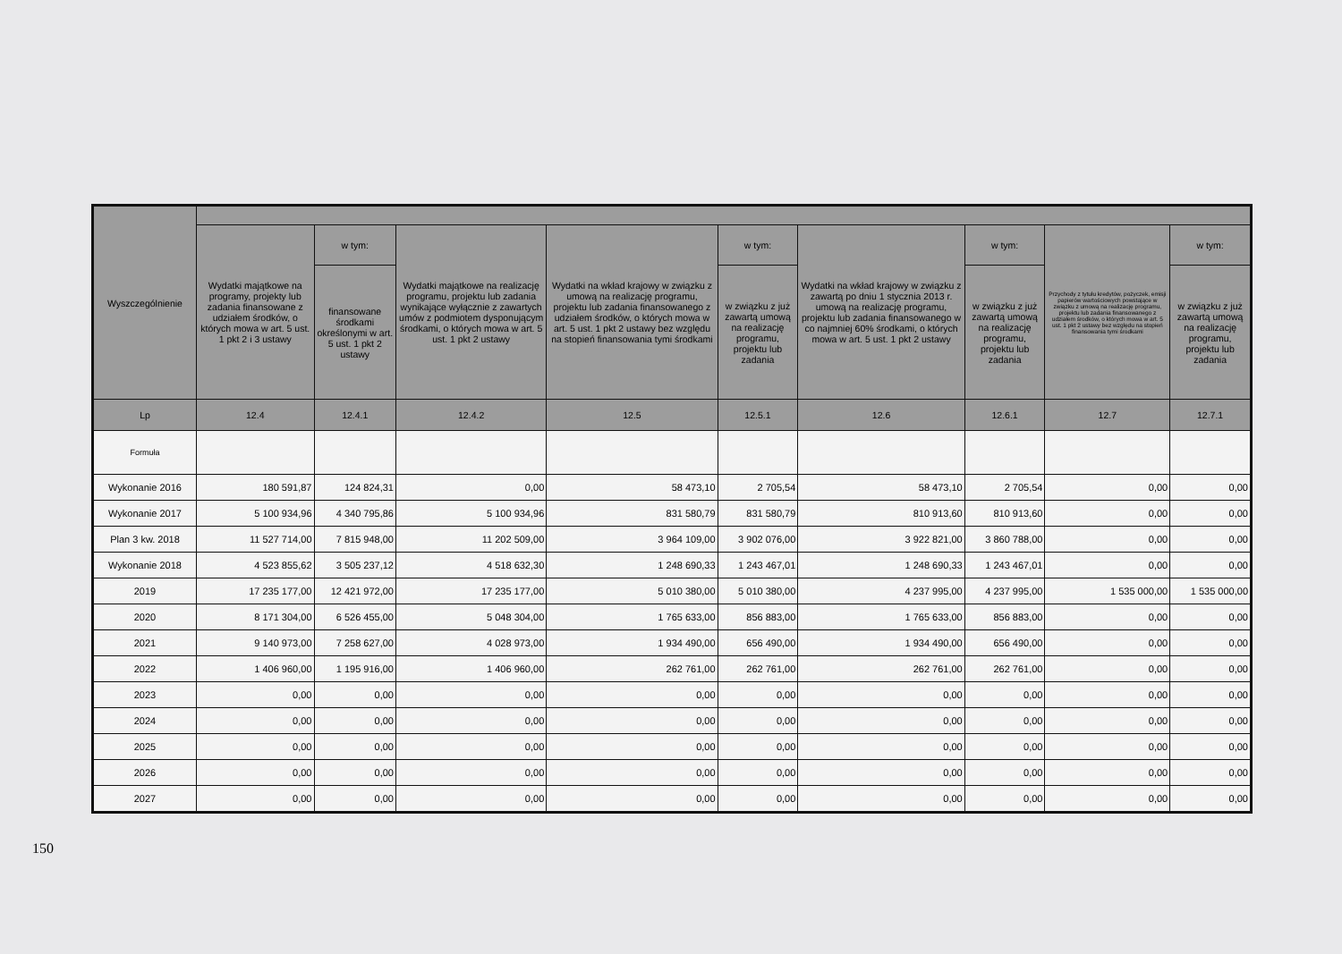| Wyszczególnienie | | | | | | | | | |
| --- | --- | --- | --- | --- | --- | --- | --- | --- | --- |
| | Wydatki majątkowe na programy, projekty lub zadania finansowane z udziałem środków, o których mowa w art. 5 ust. 1 pkt 2 i 3 ustawy | w tym: | Wydatki majątkowe na realizację programu, projektu lub zadania wynikające wyłącznie z zawartych umów z podmiotem dysponującym środkami, o których mowa w art. 5 ust. 1 pkt 2 ustawy | Wydatki na wkład krajowy w związku z umową na realizację programu, projektu lub zadania finansowanego z udziałem środków, o których mowa w art. 5 ust. 1 pkt 2 ustawy bez względu na stopień finansowania tymi środkami | w tym: | Wydatki na wkład krajowy w związku z zawartą po dniu 1 stycznia 2013 r. umową na realizację programu, projektu lub zadania finansowanego w co najmniej 60% środkami, o których mowa w art. 5 ust. 1 pkt 2 ustawy | w tym: | Przychody z tytułu kredytów, pożyczek, emisji papierów wartościowych powstające w związku z umową na realizację programu, projektu lub zadania finansowanego z udziałem środków, o których mowa w art. 5 ust. 1 pkt 2 ustawy bez względu na stopień finansowania tymi środkami | w tym: |
| | | finansowane środkami określonymi w art. 5 ust. 1 pkt 2 ustawy | | | w związku z już zawartą umową na realizację programu, projektu lub zadania | | w związku z już zawartą umową na realizację programu, projektu lub zadania | | w związku z już zawartą umową na realizację programu, projektu lub zadania |
| Lp | 12.4 | 12.4.1 | 12.4.2 | 12.5 | 12.5.1 | 12.6 | 12.6.1 | 12.7 | 12.7.1 |
| Formuła | | | | | | | | | |
| Wykonanie 2016 | 180 591,87 | 124 824,31 | 0,00 | 58 473,10 | 2 705,54 | 58 473,10 | 2 705,54 | 0,00 | 0,00 |
| Wykonanie 2017 | 5 100 934,96 | 4 340 795,86 | 5 100 934,96 | 831 580,79 | 831 580,79 | 810 913,60 | 810 913,60 | 0,00 | 0,00 |
| Plan 3 kw. 2018 | 11 527 714,00 | 7 815 948,00 | 11 202 509,00 | 3 964 109,00 | 3 902 076,00 | 3 922 821,00 | 3 860 788,00 | 0,00 | 0,00 |
| Wykonanie 2018 | 4 523 855,62 | 3 505 237,12 | 4 518 632,30 | 1 248 690,33 | 1 243 467,01 | 1 248 690,33 | 1 243 467,01 | 0,00 | 0,00 |
| 2019 | 17 235 177,00 | 12 421 972,00 | 17 235 177,00 | 5 010 380,00 | 5 010 380,00 | 4 237 995,00 | 4 237 995,00 | 1 535 000,00 | 1 535 000,00 |
| 2020 | 8 171 304,00 | 6 526 455,00 | 5 048 304,00 | 1 765 633,00 | 856 883,00 | 1 765 633,00 | 856 883,00 | 0,00 | 0,00 |
| 2021 | 9 140 973,00 | 7 258 627,00 | 4 028 973,00 | 1 934 490,00 | 656 490,00 | 1 934 490,00 | 656 490,00 | 0,00 | 0,00 |
| 2022 | 1 406 960,00 | 1 195 916,00 | 1 406 960,00 | 262 761,00 | 262 761,00 | 262 761,00 | 262 761,00 | 0,00 | 0,00 |
| 2023 | 0,00 | 0,00 | 0,00 | 0,00 | 0,00 | 0,00 | 0,00 | 0,00 | 0,00 |
| 2024 | 0,00 | 0,00 | 0,00 | 0,00 | 0,00 | 0,00 | 0,00 | 0,00 | 0,00 |
| 2025 | 0,00 | 0,00 | 0,00 | 0,00 | 0,00 | 0,00 | 0,00 | 0,00 | 0,00 |
| 2026 | 0,00 | 0,00 | 0,00 | 0,00 | 0,00 | 0,00 | 0,00 | 0,00 | 0,00 |
| 2027 | 0,00 | 0,00 | 0,00 | 0,00 | 0,00 | 0,00 | 0,00 | 0,00 | 0,00 |
150